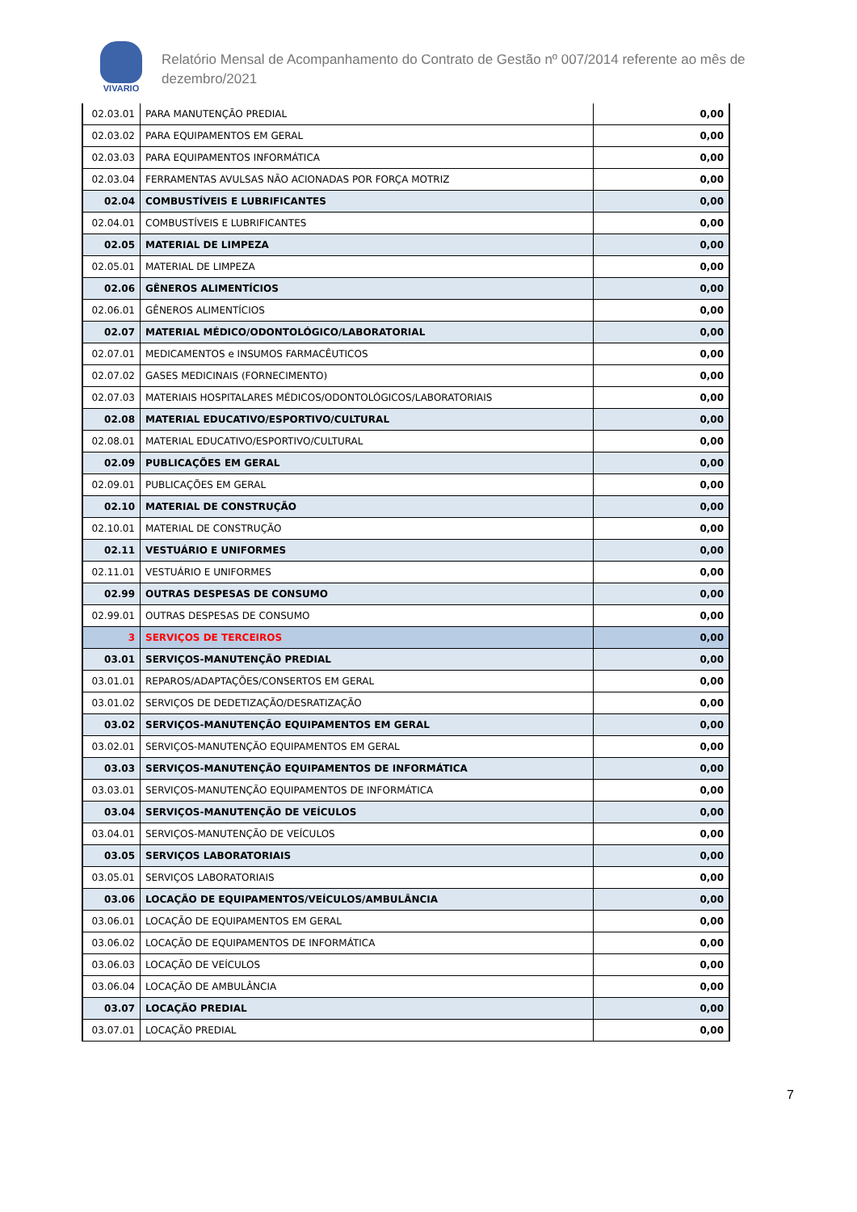VIVARIO
Relatório Mensal de Acompanhamento do Contrato de Gestão nº 007/2014 referente ao mês de dezembro/2021
| 02.03.01 | PARA MANUTENÇÃO PREDIAL | 0,00 |
| 02.03.02 | PARA EQUIPAMENTOS EM GERAL | 0,00 |
| 02.03.03 | PARA EQUIPAMENTOS INFORMÁTICA | 0,00 |
| 02.03.04 | FERRAMENTAS AVULSAS NÃO ACIONADAS POR FORÇA MOTRIZ | 0,00 |
| 02.04 | COMBUSTÍVEIS E LUBRIFICANTES | 0,00 |
| 02.04.01 | COMBUSTÍVEIS E LUBRIFICANTES | 0,00 |
| 02.05 | MATERIAL DE LIMPEZA | 0,00 |
| 02.05.01 | MATERIAL DE LIMPEZA | 0,00 |
| 02.06 | GÊNEROS ALIMENTÍCIOS | 0,00 |
| 02.06.01 | GÊNEROS ALIMENTÍCIOS | 0,00 |
| 02.07 | MATERIAL MÉDICO/ODONTOLÓGICO/LABORATORIAL | 0,00 |
| 02.07.01 | MEDICAMENTOS e INSUMOS FARMACÊUTICOS | 0,00 |
| 02.07.02 | GASES MEDICINAIS (FORNECIMENTO) | 0,00 |
| 02.07.03 | MATERIAIS HOSPITALARES MÉDICOS/ODONTOLÓGICOS/LABORATORIAIS | 0,00 |
| 02.08 | MATERIAL EDUCATIVO/ESPORTIVO/CULTURAL | 0,00 |
| 02.08.01 | MATERIAL EDUCATIVO/ESPORTIVO/CULTURAL | 0,00 |
| 02.09 | PUBLICAÇÕES EM GERAL | 0,00 |
| 02.09.01 | PUBLICAÇÕES EM GERAL | 0,00 |
| 02.10 | MATERIAL DE CONSTRUÇÃO | 0,00 |
| 02.10.01 | MATERIAL DE CONSTRUÇÃO | 0,00 |
| 02.11 | VESTUÁRIO E UNIFORMES | 0,00 |
| 02.11.01 | VESTUÁRIO E UNIFORMES | 0,00 |
| 02.99 | OUTRAS DESPESAS DE CONSUMO | 0,00 |
| 02.99.01 | OUTRAS DESPESAS DE CONSUMO | 0,00 |
| 3 | SERVIÇOS DE TERCEIROS | 0,00 |
| 03.01 | SERVIÇOS-MANUTENÇÃO PREDIAL | 0,00 |
| 03.01.01 | REPAROS/ADAPTAÇÕES/CONSERTOS EM GERAL | 0,00 |
| 03.01.02 | SERVIÇOS DE DEDETIZAÇÃO/DESRATIZAÇÃO | 0,00 |
| 03.02 | SERVIÇOS-MANUTENÇÃO EQUIPAMENTOS EM GERAL | 0,00 |
| 03.02.01 | SERVIÇOS-MANUTENÇÃO EQUIPAMENTOS EM GERAL | 0,00 |
| 03.03 | SERVIÇOS-MANUTENÇÃO EQUIPAMENTOS DE INFORMÁTICA | 0,00 |
| 03.03.01 | SERVIÇOS-MANUTENÇÃO EQUIPAMENTOS DE INFORMÁTICA | 0,00 |
| 03.04 | SERVIÇOS-MANUTENÇÃO DE VEÍCULOS | 0,00 |
| 03.04.01 | SERVIÇOS-MANUTENÇÃO DE VEÍCULOS | 0,00 |
| 03.05 | SERVIÇOS LABORATORIAIS | 0,00 |
| 03.05.01 | SERVIÇOS LABORATORIAIS | 0,00 |
| 03.06 | LOCAÇÃO DE EQUIPAMENTOS/VEÍCULOS/AMBULÂNCIA | 0,00 |
| 03.06.01 | LOCAÇÃO DE EQUIPAMENTOS EM GERAL | 0,00 |
| 03.06.02 | LOCAÇÃO DE EQUIPAMENTOS DE INFORMÁTICA | 0,00 |
| 03.06.03 | LOCAÇÃO DE VEÍCULOS | 0,00 |
| 03.06.04 | LOCAÇÃO DE AMBULÂNCIA | 0,00 |
| 03.07 | LOCAÇÃO PREDIAL | 0,00 |
| 03.07.01 | LOCAÇÃO PREDIAL | 0,00 |
7